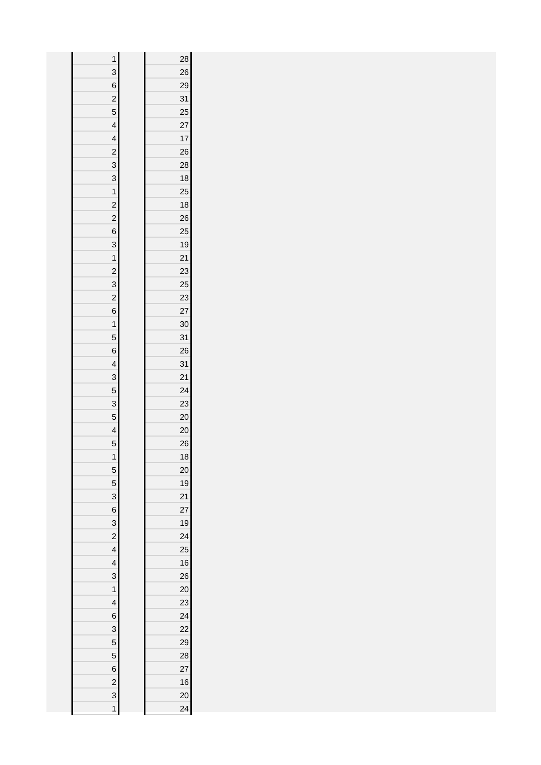| 1 | | 28 |
| 3 | | 26 |
| 6 | | 29 |
| 2 | | 31 |
| 5 | | 25 |
| 4 | | 27 |
| 4 | | 17 |
| 2 | | 26 |
| 3 | | 28 |
| 3 | | 18 |
| 1 | | 25 |
| 2 | | 18 |
| 2 | | 26 |
| 6 | | 25 |
| 3 | | 19 |
| 1 | | 21 |
| 2 | | 23 |
| 3 | | 25 |
| 2 | | 23 |
| 6 | | 27 |
| 1 | | 30 |
| 5 | | 31 |
| 6 | | 26 |
| 4 | | 31 |
| 3 | | 21 |
| 5 | | 24 |
| 3 | | 23 |
| 5 | | 20 |
| 4 | | 20 |
| 5 | | 26 |
| 1 | | 18 |
| 5 | | 20 |
| 5 | | 19 |
| 3 | | 21 |
| 6 | | 27 |
| 3 | | 19 |
| 2 | | 24 |
| 4 | | 25 |
| 4 | | 16 |
| 3 | | 26 |
| 1 | | 20 |
| 4 | | 23 |
| 6 | | 24 |
| 3 | | 22 |
| 5 | | 29 |
| 5 | | 28 |
| 6 | | 27 |
| 2 | | 16 |
| 3 | | 20 |
| 1 | | 24 |